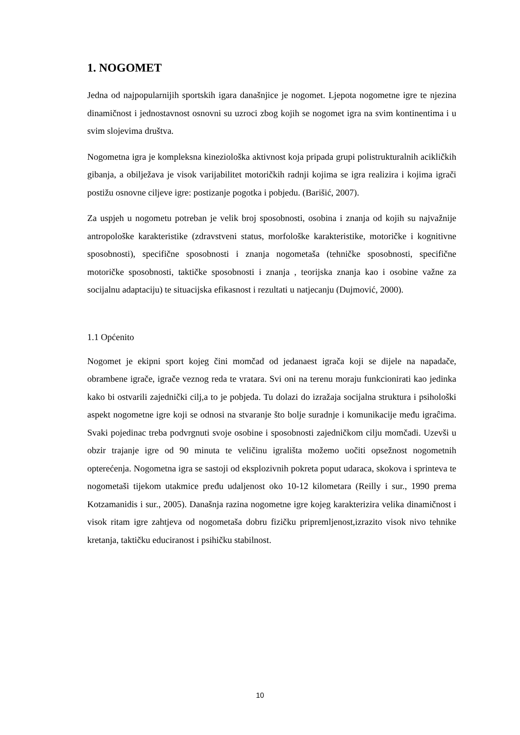1. NOGOMET
Jedna od najpopularnijih sportskih igara današnjice je nogomet. Ljepota nogometne igre te njezina dinamičnost i jednostavnost osnovni su uzroci zbog kojih se nogomet igra na svim kontinentima i u svim slojevima društva.
Nogometna igra je kompleksna kineziološka aktivnost koja pripada grupi polistrukturalnih acikličkih gibanja, a obilježava je visok varijabilitet motoričkih radnji kojima se igra realizira i kojima igrači postižu osnovne ciljeve igre: postizanje pogotka i pobjedu. (Barišić, 2007).
Za uspjeh u nogometu potreban je velik broj sposobnosti, osobina i znanja od kojih su najvažnije antropološke karakteristike (zdravstveni status, morfološke karakteristike, motoričke i kognitivne sposobnosti), specifične sposobnosti i znanja nogometaša (tehničke sposobnosti, specifične motoričke sposobnosti, taktičke sposobnosti i znanja , teorijska znanja kao i osobine važne za socijalnu adaptaciju) te situacijska efikasnost i rezultati u natjecanju (Dujmović, 2000).
1.1 Općenito
Nogomet je ekipni sport kojeg čini momčad od jedanaest igrača koji se dijele na napadače, obrambene igrače, igrače veznog reda te vratara. Svi oni na terenu moraju funkcionirati kao jedinka kako bi ostvarili zajednički cilj,a to je pobjeda. Tu dolazi do izražaja socijalna struktura i psihološki aspekt nogometne igre koji se odnosi na stvaranje što bolje suradnje i komunikacije među igraĉima. Svaki pojedinac treba podvrgnuti svoje osobine i sposobnosti zajedničkom cilju momčadi. Uzevši u obzir trajanje igre od 90 minuta te veličinu igrališta možemo uočiti opsežnost nogometnih opterećenja. Nogometna igra se sastoji od eksplozivnih pokreta poput udaraca, skokova i sprinteva te nogometaši tijekom utakmice pređu udaljenost oko 10-12 kilometara (Reilly i sur., 1990 prema Kotzamanidis i sur., 2005). Današnja razina nogometne igre kojeg karakterizira velika dinamičnost i visok ritam igre zahtjeva od nogometaša dobru fizičku pripremljenost,izrazito visok nivo tehnike kretanja, taktičku educiranost i psihičku stabilnost.
10